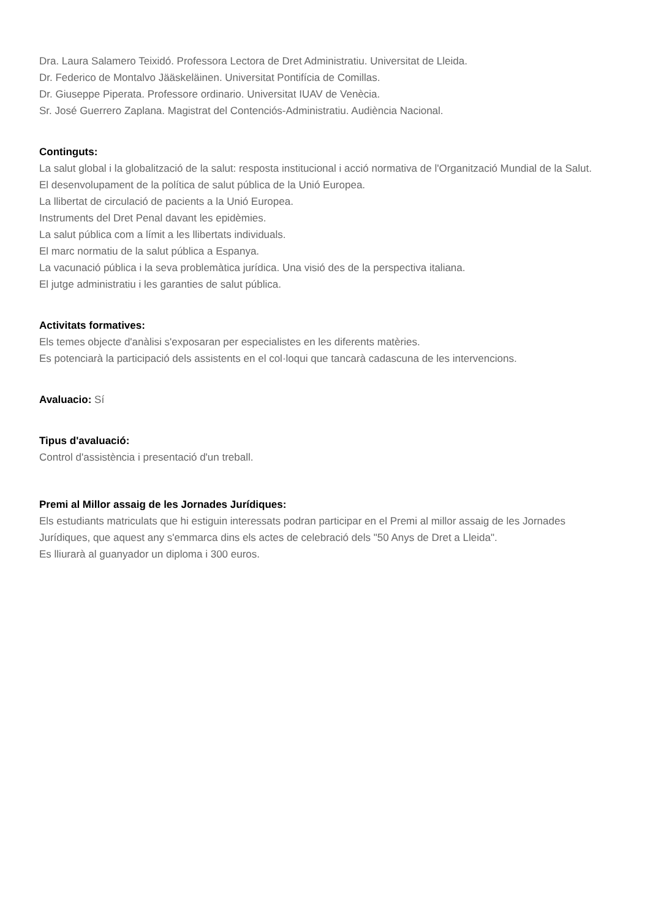Dra. Laura Salamero Teixidó. Professora Lectora de Dret Administratiu. Universitat de Lleida.
Dr. Federico de Montalvo Jääskeläinen. Universitat Pontifícia de Comillas.
Dr. Giuseppe Piperata. Professore ordinario. Universitat IUAV de Venècia.
Sr. José Guerrero Zaplana. Magistrat del Contenciós-Administratiu. Audiència Nacional.
Continguts:
La salut global i la globalització de la salut: resposta institucional i acció normativa de l'Organització Mundial de la Salut.
El desenvolupament de la política de salut pública de la Unió Europea.
La llibertat de circulació de pacients a la Unió Europea.
Instruments del Dret Penal davant les epidèmies.
La salut pública com a límit a les llibertats individuals.
El marc normatiu de la salut pública a Espanya.
La vacunació pública i la seva problemàtica jurídica. Una visió des de la perspectiva italiana.
El jutge administratiu i les garanties de salut pública.
Activitats formatives:
Els temes objecte d'anàlisi s'exposaran per especialistes en les diferents matèries.
Es potenciarà la participació dels assistents en el col·loqui que tancarà cadascuna de les intervencions.
Avaluacio: Sí
Tipus d'avaluació:
Control d'assistència i presentació d'un treball.
Premi al Millor assaig de les Jornades Jurídiques:
Els estudiants matriculats que hi estiguin interessats podran participar en el Premi al millor assaig de les Jornades Jurídiques, que aquest any s'emmarca dins els actes de celebració dels "50 Anys de Dret a Lleida".
Es lliurarà al guanyador un diploma i 300 euros.